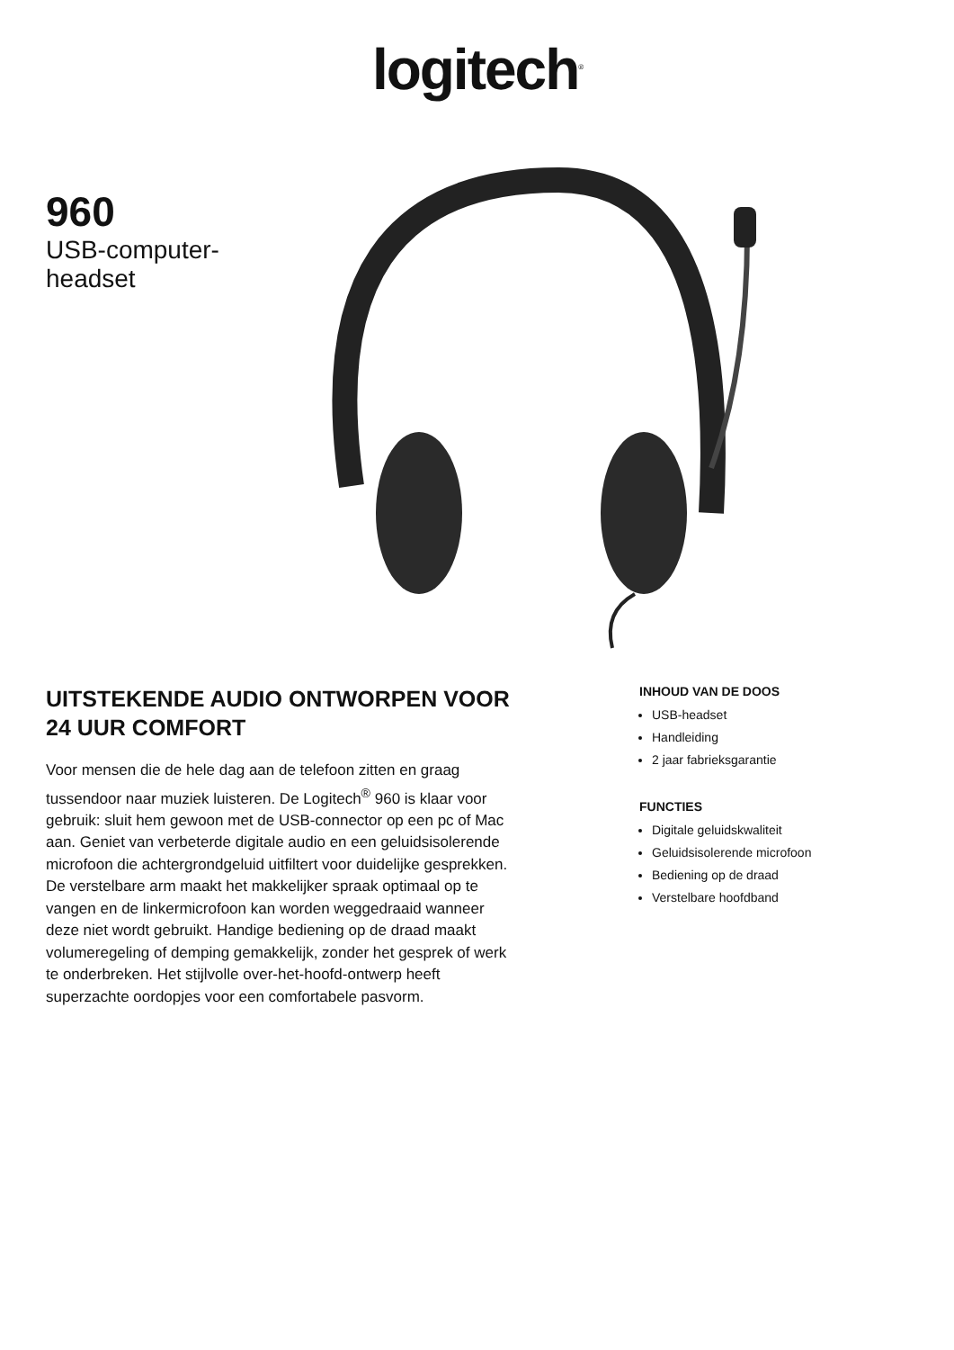logitech<sup>®</sup>
960
USB-computer-
headset
UITSTEKENDE AUDIO ONTWORPEN VOOR 24 UUR COMFORT
Voor mensen die de hele dag aan de telefoon zitten en graag tussendoor naar muziek luisteren. De Logitech<sup>®</sup> 960 is klaar voor gebruik: sluit hem gewoon met de USB-connector op een pc of Mac aan. Geniet van verbeterde digitale audio en een geluidsisolerende microfoon die achtergrondgeluid uitfiltert voor duidelijke gesprekken. De verstelbare arm maakt het makkelijker spraak optimaal op te vangen en de linkermicrofoon kan worden weggedraaid wanneer deze niet wordt gebruikt. Handige bediening op de draad maakt volumeregeling of demping gemakkelijk, zonder het gesprek of werk te onderbreken. Het stijlvolle over-het-hoofd-ontwerp heeft superzachte oordopjes voor een comfortabele pasvorm.
INHOUD VAN DE DOOS
USB-headset
Handleiding
2 jaar fabrieksgarantie
FUNCTIES
Digitale geluidskwaliteit
Geluidsisolerende microfoon
Bediening op de draad
Verstelbare hoofdband